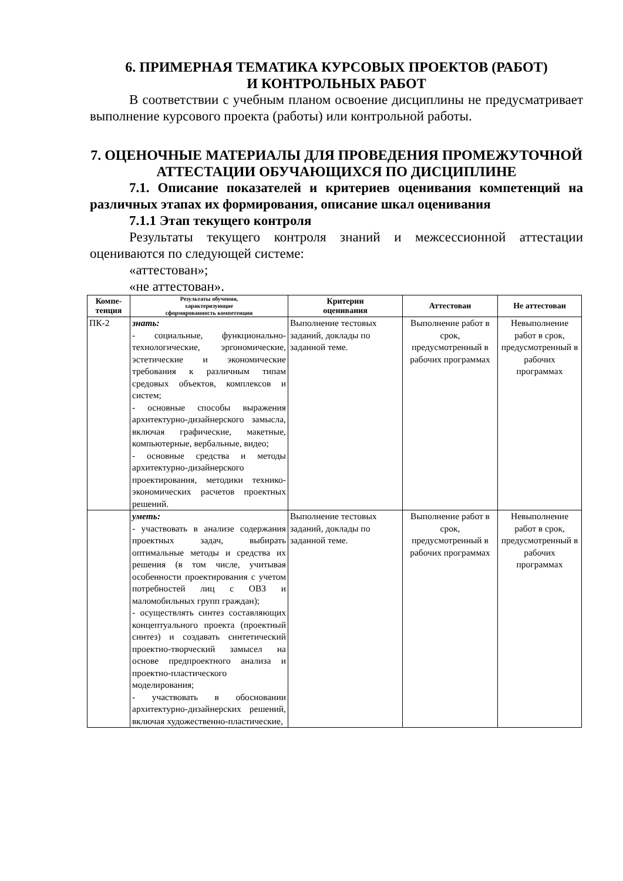6. ПРИМЕРНАЯ ТЕМАТИКА КУРСОВЫХ ПРОЕКТОВ (РАБОТ)
И КОНТРОЛЬНЫХ РАБОТ
В соответствии с учебным планом освоение дисциплины не предусматривает выполнение курсового проекта (работы) или контрольной работы.
7. ОЦЕНОЧНЫЕ МАТЕРИАЛЫ ДЛЯ ПРОВЕДЕНИЯ ПРОМЕЖУТОЧНОЙ АТТЕСТАЦИИ ОБУЧАЮЩИХСЯ ПО ДИСЦИПЛИНЕ
7.1. Описание показателей и критериев оценивания компетенций на различных этапах их формирования, описание шкал оценивания
7.1.1 Этап текущего контроля
Результаты текущего контроля знаний и межсессионной аттестации оцениваются по следующей системе:
«аттестован»;
«не аттестован».
| Компе- тенция | Результаты обучения, характеризующие сформированность компетенции | Критерии оценивания | Аттестован | Не аттестован |
| --- | --- | --- | --- | --- |
| ПК-2 | знать: - социальные, функционально-технологические, эргономические, эстетические и экономические требования к различным типам средовых объектов, комплексов и систем; - основные способы выражения архитектурно-дизайнерского замысла, включая графические, макетные, компьютерные, вербальные, видео; - основные средства и методы архитектурно-дизайнерского проектирования, методики технико-экономических расчетов проектных решений. | Выполнение тестовых заданий, доклады по заданной теме. | Выполнение работ в срок, предусмотренный в рабочих программах | Невыполнение работ в срок, предусмотренный в рабочих программах |
| | уметь: - участвовать в анализе содержания проектных задач, выбирать оптимальные методы и средства их решения (в том числе, учитывая особенности проектирования с учетом потребностей лиц с ОВЗ и маломобильных групп граждан); - осуществлять синтез составляющих концептуального проекта (проектный синтез) и создавать синтетический проектно-творческий замысел на основе предпроектного анализа и проектно-пластического моделирования; - участвовать в обосновании архитектурно-дизайнерских решений, включая художественно-пластические, | Выполнение тестовых заданий, доклады по заданной теме. | Выполнение работ в срок, предусмотренный в рабочих программах | Невыполнение работ в срок, предусмотренный в рабочих программах |